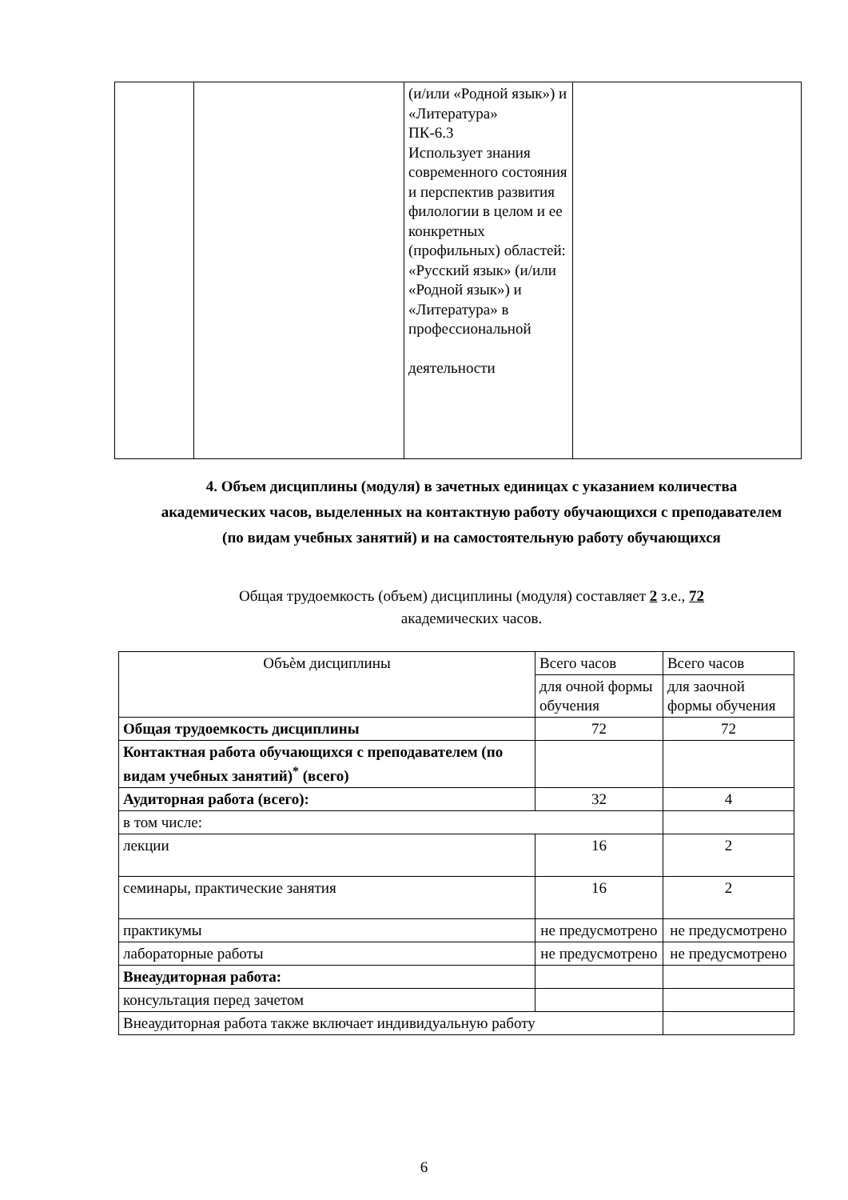| | | (и/или «Родной язык») и «Литература» ПК-6.3 Использует знания современного состояния и перспектив развития филологии в целом и ее конкретных (профильных) областей: «Русский язык» (и/или «Родной язык») и «Литература» в профессиональной деятельности | |
4. Объем дисциплины (модуля) в зачетных единицах с указанием количества академических часов, выделенных на контактную работу обучающихся с преподавателем (по видам учебных занятий) и на самостоятельную работу обучающихся
Общая трудоемкость (объем) дисциплины (модуля) составляет 2 з.е., 72 академических часов.
| Объѐм дисциплины | Всего часов | Всего часов |
| | для очной формы обучения | для заочной формы обучения |
| Общая трудоемкость дисциплины | 72 | 72 |
| Контактная работа обучающихся с преподавателем (по видам учебных занятий)<sup>*</sup> (всего) | | |
| Аудиторная работа (всего): | 32 | 4 |
| в том числе: | | |
| лекции | 16 | 2 |
| семинары, практические занятия | 16 | 2 |
| практикумы | не предусмотрено | не предусмотрено |
| лабораторные работы | не предусмотрено | не предусмотрено |
| Внеаудиторная работа: | | |
| консультация перед зачетом | | |
| Внеаудиторная работа также включает индивидуальную работу | | |
6